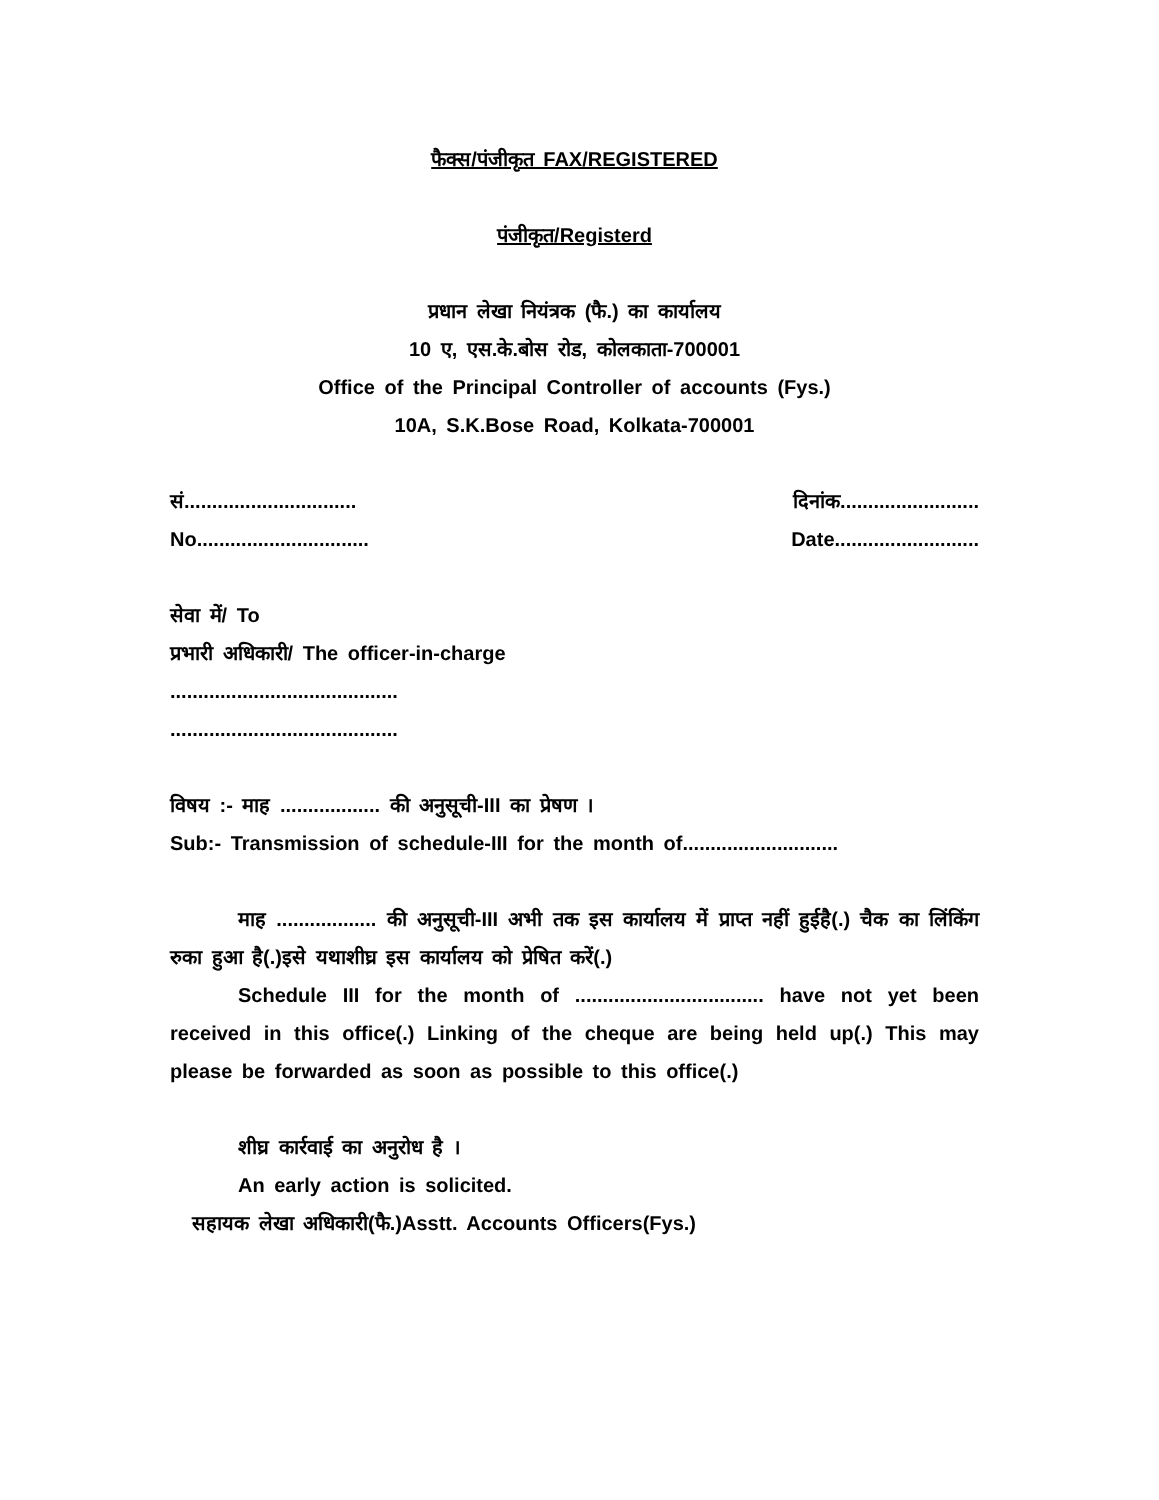फैक्स/पंजीकृत FAX/REGISTERED
पंजीकृत/Registerd
प्रधान लेखा नियंत्रक (फै.) का कार्यालय
10 ए, एस.के.बोस रोड, कोलकाता-700001
Office of the Principal Controller of accounts (Fys.)
10A, S.K.Bose Road, Kolkata-700001
सं............................... दिनांक.........................
No............................... Date..........................
सेवा में/ To
प्रभारी अधिकारी/ The officer-in-charge
.........................................
.........................................
विषय :- माह .................. की अनुसूची-III का प्रेषण ।
Sub:- Transmission of schedule-III for the month of............................
माह .................. की अनुसूची-III अभी तक इस कार्यालय में प्राप्त नहीं हुईहै(.) चैक का लिंकिंग रुका हुआ है(.)इसे यथाशीघ्र इस कार्यालय को प्रेषित करें(.)
Schedule III for the month of .................................. have not yet been received in this office(.) Linking of the cheque are being held up(.) This may please be forwarded as soon as possible to this office(.)
शीघ्र कार्रवाई का अनुरोध है ।
An early action is solicited.
सहायक लेखा अधिकारी(फै.)Asstt. Accounts Officers(Fys.)